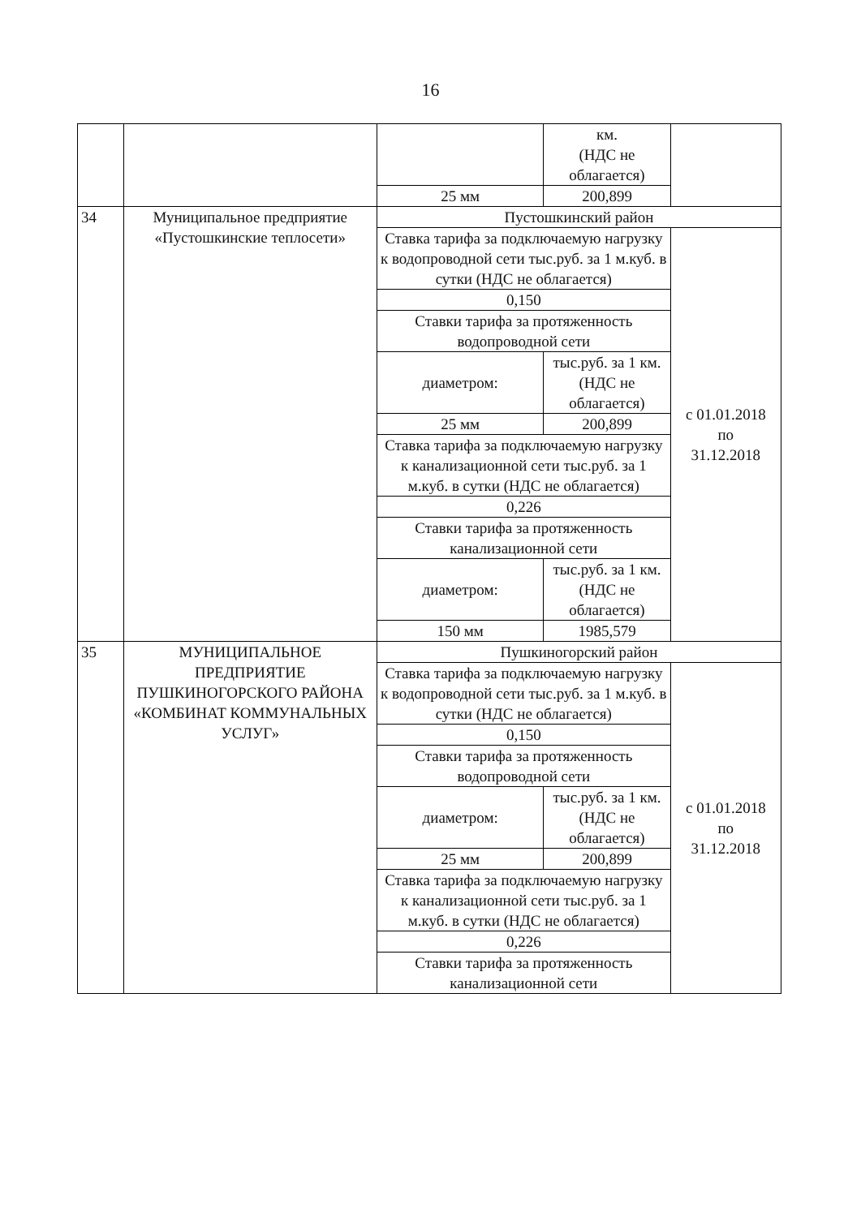16
| | | | км. (НДС не облагается) | |
| | | 25 мм | 200,899 | |
| 34 | Муниципальное предприятие «Пустошкинские теплосети» | Пустошкинский район | | |
| | | Ставка тарифа за подключаемую нагрузку к водопроводной сети тыс.руб. за 1 м.куб. в сутки (НДС не облагается) | | с 01.01.2018 по 31.12.2018 |
| | | 0,150 | | |
| | | Ставки тарифа за протяженность водопроводной сети | | |
| | | диаметром: | тыс.руб. за 1 км. (НДС не облагается) | |
| | | 25 мм | 200,899 | |
| | | Ставка тарифа за подключаемую нагрузку к канализационной сети тыс.руб. за 1 м.куб. в сутки (НДС не облагается) | | |
| | | 0,226 | | |
| | | Ставки тарифа за протяженность канализационной сети | | |
| | | диаметром: | тыс.руб. за 1 км. (НДС не облагается) | |
| | | 150 мм | 1985,579 | |
| 35 | МУНИЦИПАЛЬНОЕ ПРЕДПРИЯТИЕ ПУШКИНОГОРСКОГО РАЙОНА «КОМБИНАТ КОММУНАЛЬНЫХ УСЛУГ» | Пушкиногорский район | | |
| | | Ставка тарифа за подключаемую нагрузку к водопроводной сети тыс.руб. за 1 м.куб. в сутки (НДС не облагается) | | с 01.01.2018 по 31.12.2018 |
| | | 0,150 | | |
| | | Ставки тарифа за протяженность водопроводной сети | | |
| | | диаметром: | тыс.руб. за 1 км. (НДС не облагается) | |
| | | 25 мм | 200,899 | |
| | | Ставка тарифа за подключаемую нагрузку к канализационной сети тыс.руб. за 1 м.куб. в сутки (НДС не облагается) | | |
| | | 0,226 | | |
| | | Ставки тарифа за протяженность канализационной сети | | |